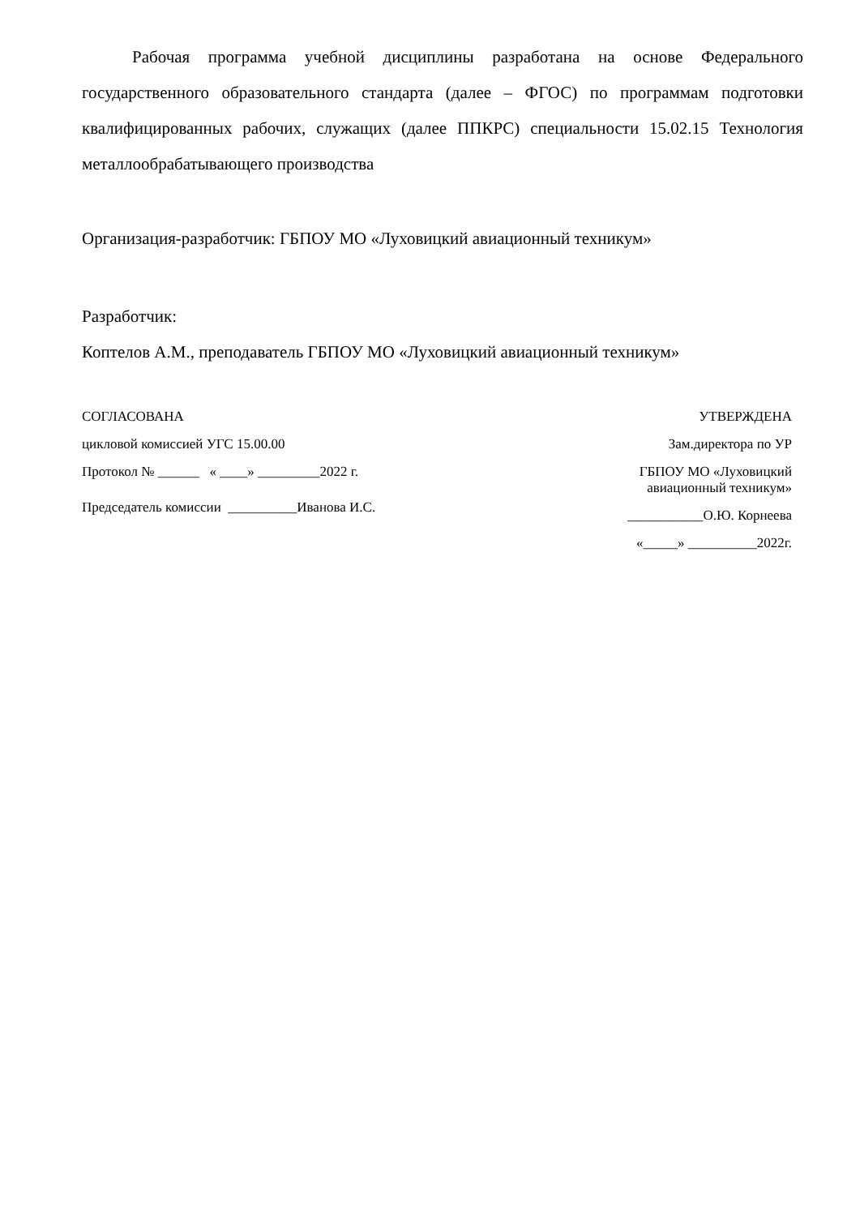Рабочая программа учебной дисциплины разработана на основе Федерального государственного образовательного стандарта (далее – ФГОС) по программам подготовки квалифицированных рабочих, служащих (далее ППКРС) специальности 15.02.15 Технология металлообрабатывающего производства
Организация-разработчик: ГБПОУ МО «Луховицкий авиационный техникум»
Разработчик:
Коптелов А.М., преподаватель ГБПОУ МО «Луховицкий авиационный техникум»
СОГЛАСОВАНА
цикловой комиссией УГС 15.00.00
Протокол № ______ « ____» _________2022 г.
Председатель комиссии __________Иванова И.С.
УТВЕРЖДЕНА
Зам.директора по УР
ГБПОУ МО «Луховицкий
авиационный техникум»
___________О.Ю. Корнеева
«_____» __________2022г.